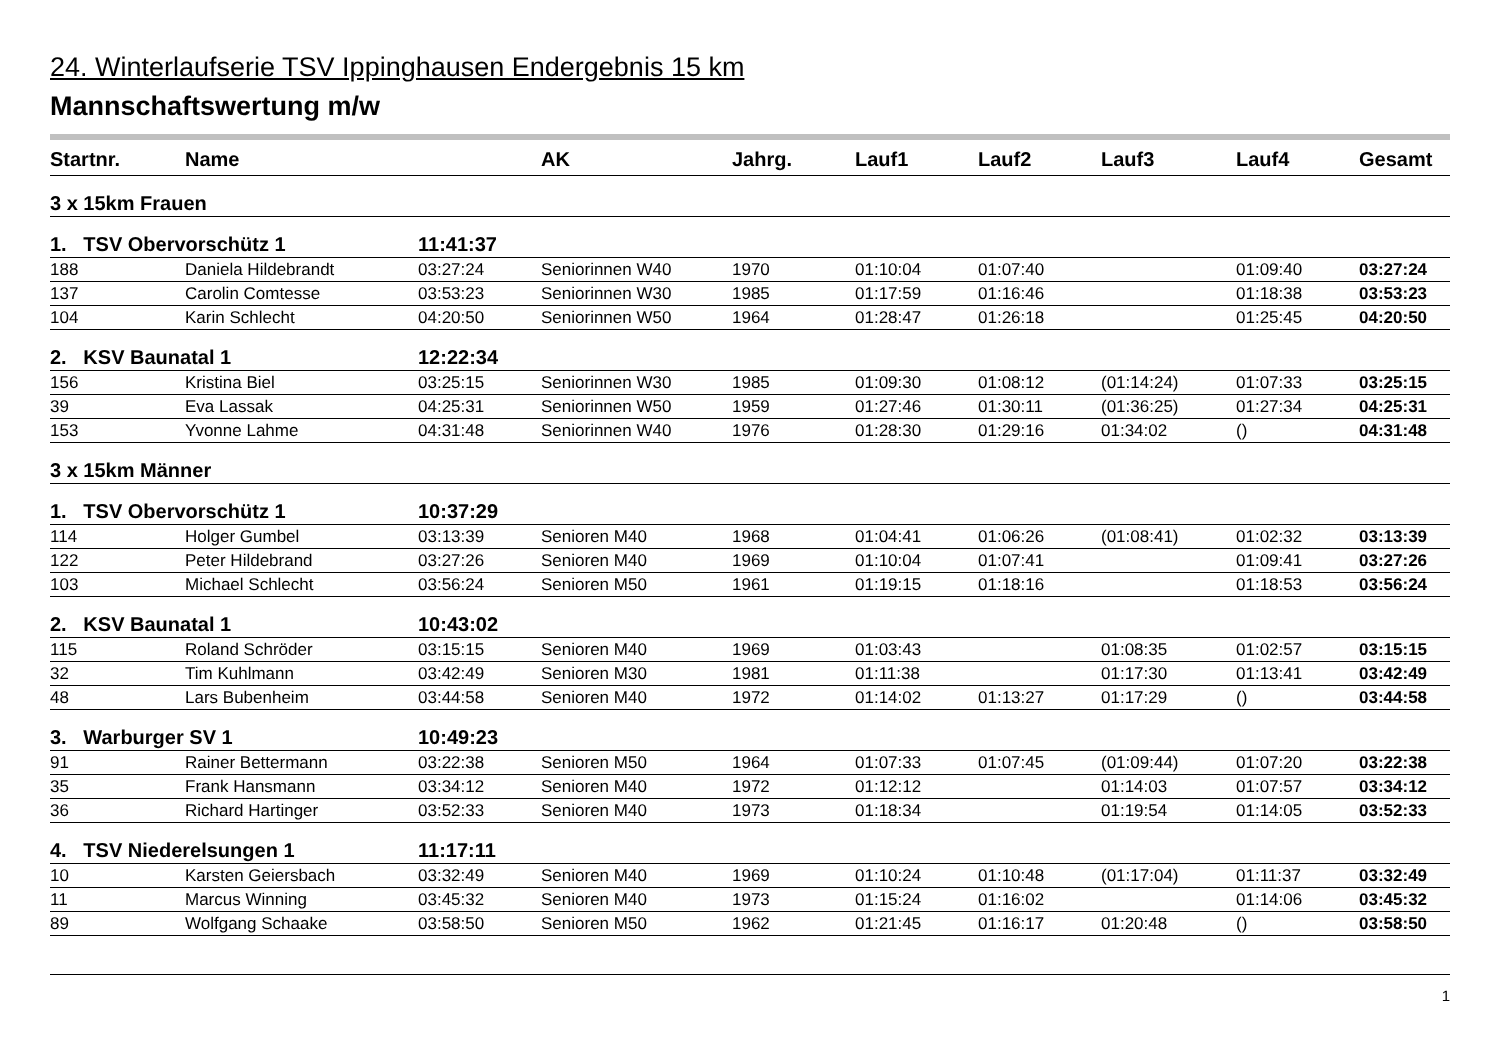24. Winterlaufserie TSV Ippinghausen Endergebnis 15 km
Mannschaftswertung m/w
| Startnr. | Name | | AK | Jahrg. | Lauf1 | Lauf2 | Lauf3 | Lauf4 | Gesamt |
| --- | --- | --- | --- | --- | --- | --- | --- | --- | --- |
| 3 x 15km Frauen | | | | | | | | | |
| 1. TSV Obervorschütz 1 | | 11:41:37 | | | | | | | |
| 188 | Daniela Hildebrandt | 03:27:24 | Seniorinnen W40 | 1970 | 01:10:04 | 01:07:40 | | 01:09:40 | 03:27:24 |
| 137 | Carolin Comtesse | 03:53:23 | Seniorinnen W30 | 1985 | 01:17:59 | 01:16:46 | | 01:18:38 | 03:53:23 |
| 104 | Karin Schlecht | 04:20:50 | Seniorinnen W50 | 1964 | 01:28:47 | 01:26:18 | | 01:25:45 | 04:20:50 |
| 2. KSV Baunatal 1 | | 12:22:34 | | | | | | | |
| 156 | Kristina Biel | 03:25:15 | Seniorinnen W30 | 1985 | 01:09:30 | 01:08:12 | (01:14:24) | 01:07:33 | 03:25:15 |
| 39 | Eva Lassak | 04:25:31 | Seniorinnen W50 | 1959 | 01:27:46 | 01:30:11 | (01:36:25) | 01:27:34 | 04:25:31 |
| 153 | Yvonne Lahme | 04:31:48 | Seniorinnen W40 | 1976 | 01:28:30 | 01:29:16 | 01:34:02 | () | 04:31:48 |
| 3 x 15km Männer | | | | | | | | | |
| 1. TSV Obervorschütz 1 | | 10:37:29 | | | | | | | |
| 114 | Holger Gumbel | 03:13:39 | Senioren M40 | 1968 | 01:04:41 | 01:06:26 | (01:08:41) | 01:02:32 | 03:13:39 |
| 122 | Peter Hildebrand | 03:27:26 | Senioren M40 | 1969 | 01:10:04 | 01:07:41 | | 01:09:41 | 03:27:26 |
| 103 | Michael Schlecht | 03:56:24 | Senioren M50 | 1961 | 01:19:15 | 01:18:16 | | 01:18:53 | 03:56:24 |
| 2. KSV Baunatal 1 | | 10:43:02 | | | | | | | |
| 115 | Roland Schröder | 03:15:15 | Senioren M40 | 1969 | 01:03:43 | | 01:08:35 | 01:02:57 | 03:15:15 |
| 32 | Tim Kuhlmann | 03:42:49 | Senioren M30 | 1981 | 01:11:38 | | 01:17:30 | 01:13:41 | 03:42:49 |
| 48 | Lars Bubenheim | 03:44:58 | Senioren M40 | 1972 | 01:14:02 | 01:13:27 | 01:17:29 | () | 03:44:58 |
| 3. Warburger SV 1 | | 10:49:23 | | | | | | | |
| 91 | Rainer Bettermann | 03:22:38 | Senioren M50 | 1964 | 01:07:33 | 01:07:45 | (01:09:44) | 01:07:20 | 03:22:38 |
| 35 | Frank Hansmann | 03:34:12 | Senioren M40 | 1972 | 01:12:12 | | 01:14:03 | 01:07:57 | 03:34:12 |
| 36 | Richard Hartinger | 03:52:33 | Senioren M40 | 1973 | 01:18:34 | | 01:19:54 | 01:14:05 | 03:52:33 |
| 4. TSV Niederelsungen 1 | | 11:17:11 | | | | | | | |
| 10 | Karsten Geiersbach | 03:32:49 | Senioren M40 | 1969 | 01:10:24 | 01:10:48 | (01:17:04) | 01:11:37 | 03:32:49 |
| 11 | Marcus Winning | 03:45:32 | Senioren M40 | 1973 | 01:15:24 | 01:16:02 | | 01:14:06 | 03:45:32 |
| 89 | Wolfgang Schaake | 03:58:50 | Senioren M50 | 1962 | 01:21:45 | 01:16:17 | 01:20:48 | () | 03:58:50 |
1